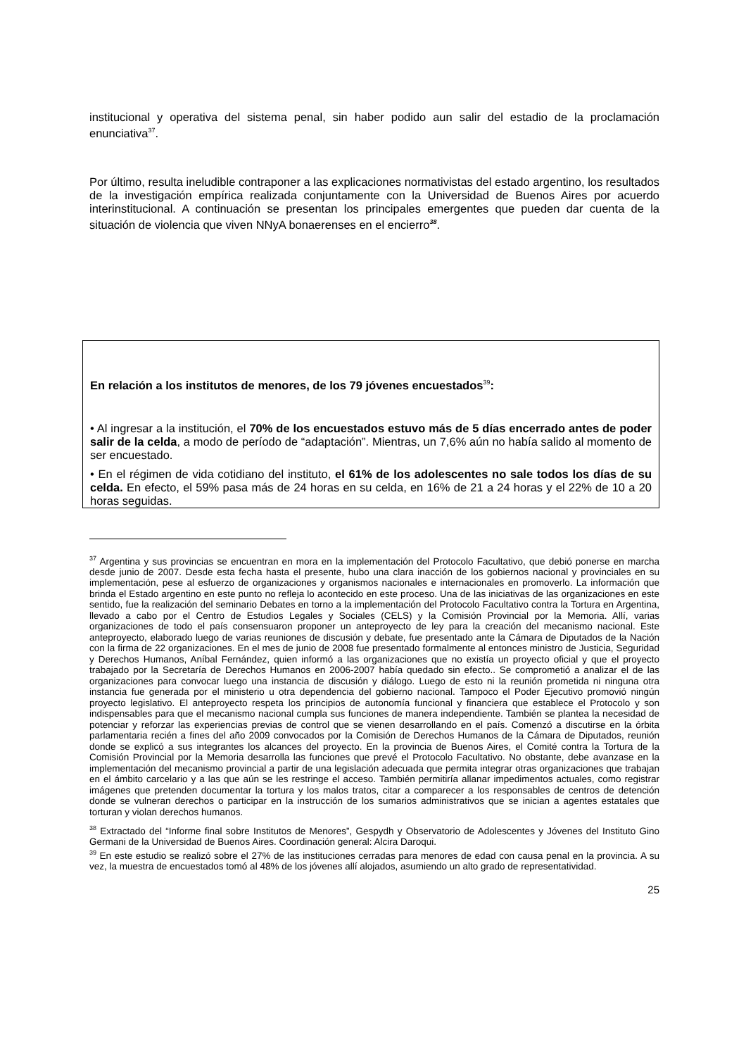institucional y operativa del sistema penal, sin haber podido aun salir del estadio de la proclamación enunciativa<sup>37</sup>.
Por último, resulta ineludible contraponer a las explicaciones normativistas del estado argentino, los resultados de la investigación empírica realizada conjuntamente con la Universidad de Buenos Aires por acuerdo interinstitucional. A continuación se presentan los principales emergentes que pueden dar cuenta de la situación de violencia que viven NNyA bonaerenses en el encierro<sup>38</sup>.
En relación a los institutos de menores, de los 79 jóvenes encuestados<sup>39</sup>:
• Al ingresar a la institución, el 70% de los encuestados estuvo más de 5 días encerrado antes de poder salir de la celda, a modo de período de “adaptación”. Mientras, un 7,6% aún no había salido al momento de ser encuestado.
• En el régimen de vida cotidiano del instituto, el 61% de los adolescentes no sale todos los días de su celda. En efecto, el 59% pasa más de 24 horas en su celda, en 16% de 21 a 24 horas y el 22% de 10 a 20 horas seguidas.
<sup>37</sup> Argentina y sus provincias se encuentran en mora en la implementación del Protocolo Facultativo, que debió ponerse en marcha desde junio de 2007. Desde esta fecha hasta el presente, hubo una clara inacción de los gobiernos nacional y provinciales en su implementación, pese al esfuerzo de organizaciones y organismos nacionales e internacionales en promoverlo. La información que brinda el Estado argentino en este punto no refleja lo acontecido en este proceso. Una de las iniciativas de las organizaciones en este sentido, fue la realización del seminario Debates en torno a la implementación del Protocolo Facultativo contra la Tortura en Argentina, llevado a cabo por el Centro de Estudios Legales y Sociales (CELS) y la Comisión Provincial por la Memoria. Allí, varias organizaciones de todo el país consensuaron proponer un anteproyecto de ley para la creación del mecanismo nacional. Este anteproyecto, elaborado luego de varias reuniones de discusión y debate, fue presentado ante la Cámara de Diputados de la Nación con la firma de 22 organizaciones. En el mes de junio de 2008 fue presentado formalmente al entonces ministro de Justicia, Seguridad y Derechos Humanos, Aníbal Fernández, quien informó a las organizaciones que no existía un proyecto oficial y que el proyecto trabajado por la Secretaría de Derechos Humanos en 2006-2007 había quedado sin efecto.. Se comprometió a analizar el de las organizaciones para convocar luego una instancia de discusión y diálogo. Luego de esto ni la reunión prometida ni ninguna otra instancia fue generada por el ministerio u otra dependencia del gobierno nacional. Tampoco el Poder Ejecutivo promovió ningún proyecto legislativo. El anteproyecto respeta los principios de autonomía funcional y financiera que establece el Protocolo y son indispensables para que el mecanismo nacional cumpla sus funciones de manera independiente. También se plantea la necesidad de potenciar y reforzar las experiencias previas de control que se vienen desarrollando en el país. Comenzó a discutirse en la órbita parlamentaria recién a fines del año 2009 convocados por la Comisión de Derechos Humanos de la Cámara de Diputados, reunión donde se explicó a sus integrantes los alcances del proyecto. En la provincia de Buenos Aires, el Comité contra la Tortura de la Comisión Provincial por la Memoria desarrolla las funciones que prevé el Protocolo Facultativo. No obstante, debe avanzase en la implementación del mecanismo provincial a partir de una legislación adecuada que permita integrar otras organizaciones que trabajan en el ámbito carcelario y a las que aún se les restringe el acceso. También permitiría allanar impedimentos actuales, como registrar imágenes que pretenden documentar la tortura y los malos tratos, citar a comparecer a los responsables de centros de detención donde se vulneran derechos o participar en la instrucción de los sumarios administrativos que se inician a agentes estatales que torturan y violan derechos humanos.
<sup>38</sup> Extractado del “Informe final sobre Institutos de Menores”, Gespydh y Observatorio de Adolescentes y Jóvenes del Instituto Gino Germani de la Universidad de Buenos Aires. Coordinación general: Alcira Daroqui.
<sup>39</sup> En este estudio se realizó sobre el 27% de las instituciones cerradas para menores de edad con causa penal en la provincia. A su vez, la muestra de encuestados tomó al 48% de los jóvenes allí alojados, asumiendo un alto grado de representatividad.
25